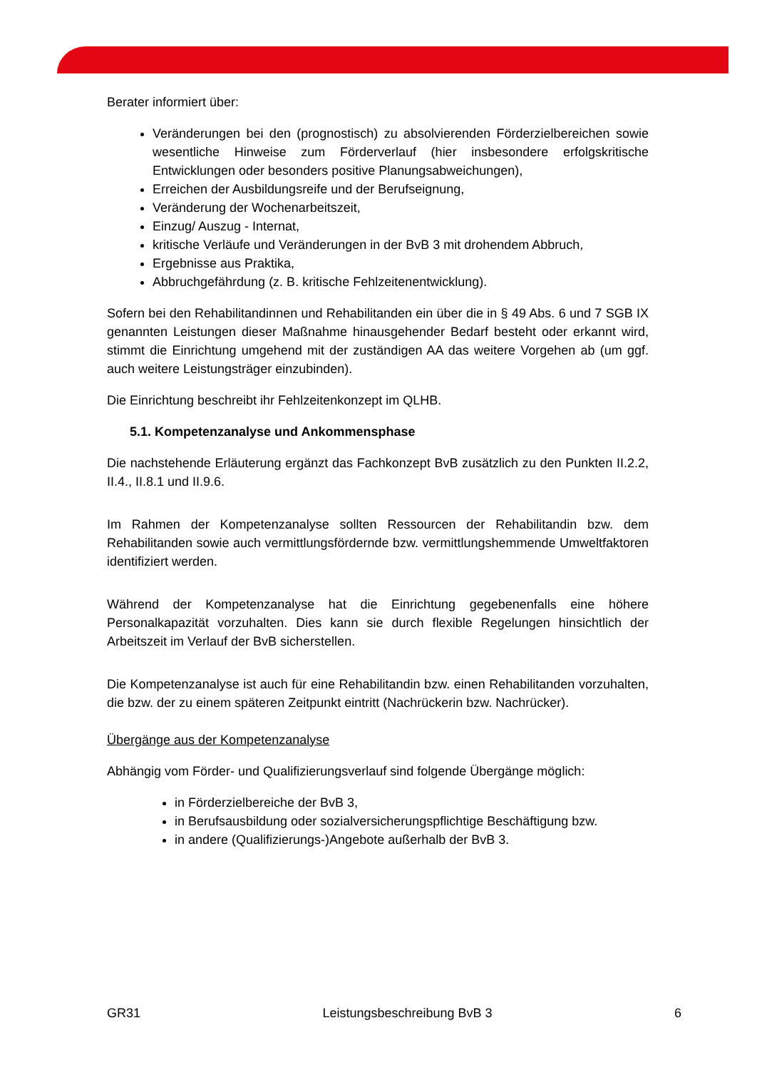Berater informiert über:
Veränderungen bei den (prognostisch) zu absolvierenden Förderzielbereichen sowie wesentliche Hinweise zum Förderverlauf (hier insbesondere erfolgskritische Entwicklungen oder besonders positive Planungsabweichungen),
Erreichen der Ausbildungsreife und der Berufseignung,
Veränderung der Wochenarbeitszeit,
Einzug/ Auszug - Internat,
kritische Verläufe und Veränderungen in der BvB 3 mit drohendem Abbruch,
Ergebnisse aus Praktika,
Abbruchgefährdung (z. B. kritische Fehlzeitenentwicklung).
Sofern bei den Rehabilitandinnen und Rehabilitanden ein über die in § 49 Abs. 6 und 7 SGB IX genannten Leistungen dieser Maßnahme hinausgehender Bedarf besteht oder erkannt wird, stimmt die Einrichtung umgehend mit der zuständigen AA das weitere Vorgehen ab (um ggf. auch weitere Leistungsträger einzubinden).
Die Einrichtung beschreibt ihr Fehlzeitenkonzept im QLHB.
5.1. Kompetenzanalyse und Ankommensphase
Die nachstehende Erläuterung ergänzt das Fachkonzept BvB zusätzlich zu den Punkten II.2.2, II.4., II.8.1 und II.9.6.
Im Rahmen der Kompetenzanalyse sollten Ressourcen der Rehabilitandin bzw. dem Rehabilitanden sowie auch vermittlungsfördernde bzw. vermittlungshemmende Umweltfaktoren identifiziert werden.
Während der Kompetenzanalyse hat die Einrichtung gegebenenfalls eine höhere Personalkapazität vorzuhalten. Dies kann sie durch flexible Regelungen hinsichtlich der Arbeitszeit im Verlauf der BvB sicherstellen.
Die Kompetenzanalyse ist auch für eine Rehabilitandin bzw. einen Rehabilitanden vorzuhalten, die bzw. der zu einem späteren Zeitpunkt eintritt (Nachrückerin bzw. Nachrücker).
Übergänge aus der Kompetenzanalyse
Abhängig vom Förder- und Qualifizierungsverlauf sind folgende Übergänge möglich:
in Förderzielbereiche der BvB 3,
in Berufsausbildung oder sozialversicherungspflichtige Beschäftigung bzw.
in andere (Qualifizierungs-)Angebote außerhalb der BvB 3.
GR31 Leistungsbeschreibung BvB 3 6